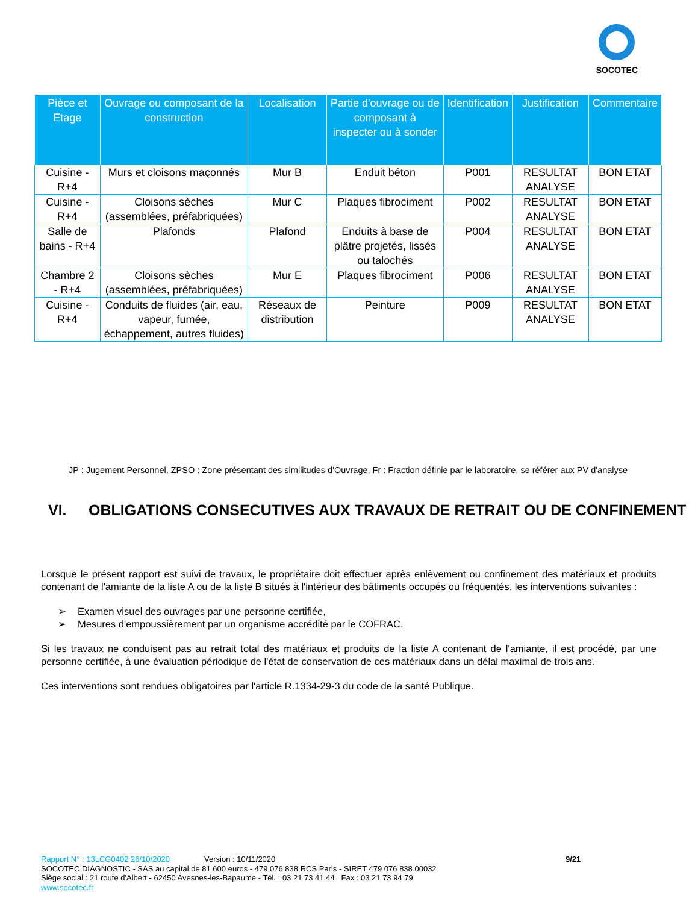SOCOTEC
| Pièce et Etage | Ouvrage ou composant de la construction | Localisation | Partie d'ouvrage ou de composant à inspecter ou à sonder | Identification | Justification | Commentaire |
| --- | --- | --- | --- | --- | --- | --- |
| Cuisine - R+4 | Murs et cloisons maçonnés | Mur B | Enduit béton | P001 | RESULTAT ANALYSE | BON ETAT |
| Cuisine - R+4 | Cloisons sèches (assemblées, préfabriquées) | Mur C | Plaques fibrociment | P002 | RESULTAT ANALYSE | BON ETAT |
| Salle de bains - R+4 | Plafonds | Plafond | Enduits à base de plâtre projetés, lissés ou talochés | P004 | RESULTAT ANALYSE | BON ETAT |
| Chambre 2 - R+4 | Cloisons sèches (assemblées, préfabriquées) | Mur E | Plaques fibrociment | P006 | RESULTAT ANALYSE | BON ETAT |
| Cuisine - R+4 | Conduits de fluides (air, eau, vapeur, fumée, échappement, autres fluides) | Réseaux de distribution | Peinture | P009 | RESULTAT ANALYSE | BON ETAT |
JP : Jugement Personnel, ZPSO : Zone présentant des similitudes d'Ouvrage, Fr : Fraction définie par le laboratoire, se référer aux PV d'analyse
VI. OBLIGATIONS CONSECUTIVES AUX TRAVAUX DE RETRAIT OU DE CONFINEMENT
Lorsque le présent rapport est suivi de travaux, le propriétaire doit effectuer après enlèvement ou confinement des matériaux et produits contenant de l'amiante de la liste A ou de la liste B situés à l'intérieur des bâtiments occupés ou fréquentés, les interventions suivantes :
➢ Examen visuel des ouvrages par une personne certifiée,
➢ Mesures d'empoussièrement par un organisme accrédité par le COFRAC.
Si les travaux ne conduisent pas au retrait total des matériaux et produits de la liste A contenant de l'amiante, il est procédé, par une personne certifiée, à une évaluation périodique de l'état de conservation de ces matériaux dans un délai maximal de trois ans.
Ces interventions sont rendues obligatoires par l'article R.1334-29-3 du code de la santé Publique.
Rapport N° : 13LCG0402 26/10/2020 Version : 10/11/2020 9/21
SOCOTEC DIAGNOSTIC - SAS au capital de 81 600 euros - 479 076 838 RCS Paris - SIRET 479 076 838 00032
Siège social : 21 route d'Albert - 62450 Avesnes-les-Bapaume - Tél. : 03 21 73 41 44 Fax : 03 21 73 94 79
www.socotec.fr